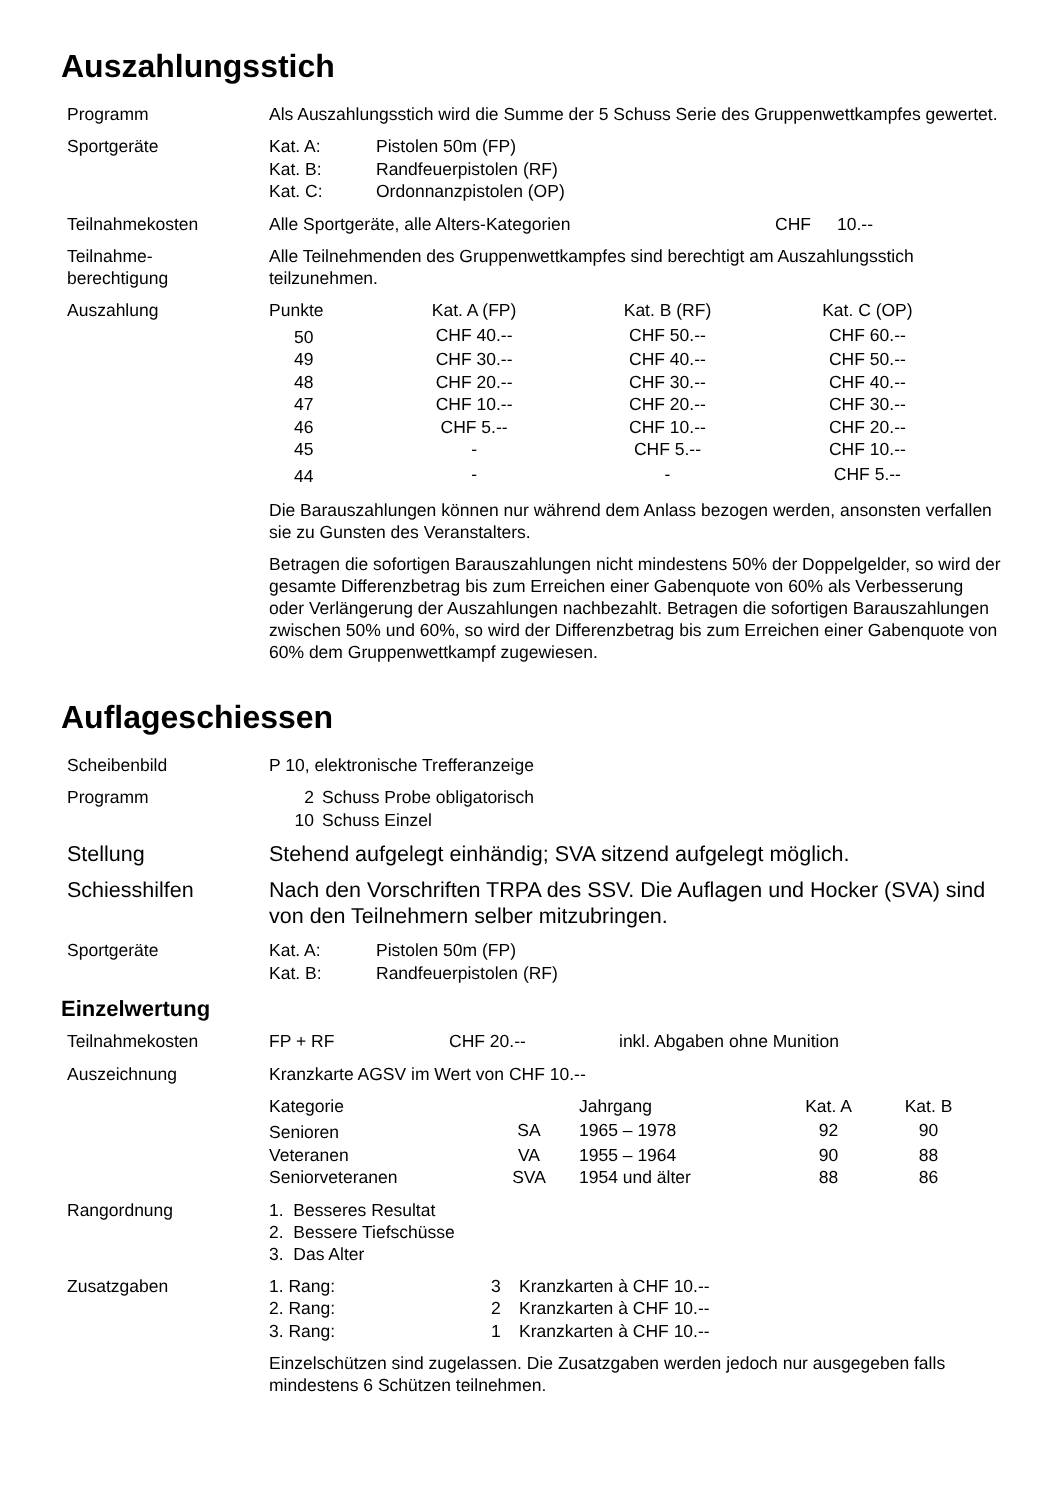Auszahlungsstich
Programm Als Auszahlungsstich wird die Summe der 5 Schuss Serie des Gruppenwettkampfes gewertet.
Sportgeräte
| Kat. A: | Pistolen 50m (FP) |
| Kat. B: | Randfeuerpistolen (RF) |
| Kat. C: | Ordonnanzpistolen (OP) |
Teilnahmekosten
| Alle Sportgeräte, alle Alters-Kategorien | CHF | 10.-- |
Teilnahme-
berechtigung
Alle Teilnehmenden des Gruppenwettkampfes sind berechtigt am Auszahlungsstich teilzunehmen.
Auszahlung
| Punkte | Kat. A (FP) | Kat. B (RF) | Kat. C (OP) |
| --- | --- | --- | --- |
| 50 | CHF 40.-- | CHF 50.-- | CHF 60.-- |
| 49 | CHF 30.-- | CHF 40.-- | CHF 50.-- |
| 48 | CHF 20.-- | CHF 30.-- | CHF 40.-- |
| 47 | CHF 10.-- | CHF 20.-- | CHF 30.-- |
| 46 | CHF 5.-- | CHF 10.-- | CHF 20.-- |
| 45 | - | CHF 5.-- | CHF 10.-- |
| 44 | - | - | CHF 5.-- |
Die Barauszahlungen können nur während dem Anlass bezogen werden, ansonsten verfallen sie zu Gunsten des Veranstalters.
Betragen die sofortigen Barauszahlungen nicht mindestens 50% der Doppelgelder, so wird der gesamte Differenzbetrag bis zum Erreichen einer Gabenquote von 60% als Verbesserung oder Verlängerung der Auszahlungen nachbezahlt. Betragen die sofortigen Barauszahlungen zwischen 50% und 60%, so wird der Differenzbetrag bis zum Erreichen einer Gabenquote von 60% dem Gruppenwettkampf zugewiesen.
Auflageschiessen
Scheibenbild P 10, elektronische Trefferanzeige
Programm
| 2 | Schuss Probe obligatorisch |
| 10 | Schuss Einzel |
Stellung Stehend aufgelegt einhändig; SVA sitzend aufgelegt möglich.
Schiesshilfen Nach den Vorschriften TRPA des SSV. Die Auflagen und Hocker (SVA) sind von den Teilnehmern selber mitzubringen.
Sportgeräte
| Kat. A: | Pistolen 50m (FP) |
| Kat. B: | Randfeuerpistolen (RF) |
Einzelwertung
Teilnahmekosten
| FP + RF | CHF 20.-- | inkl. Abgaben ohne Munition |
Auszeichnung Kranzkarte AGSV im Wert von CHF 10.--
| Kategorie | | Jahrgang | Kat. A | Kat. B |
| --- | --- | --- | --- | --- |
| Senioren | SA | 1965 – 1978 | 92 | 90 |
| Veteranen | VA | 1955 – 1964 | 90 | 88 |
| Seniorveteranen | SVA | 1954 und älter | 88 | 86 |
Rangordnung 1. Besseres Resultat
2. Bessere Tiefschüsse
3. Das Alter
Zusatzgaben
| 1. Rang: | 3 | Kranzkarten à CHF 10.-- |
| 2. Rang: | 2 | Kranzkarten à CHF 10.-- |
| 3. Rang: | 1 | Kranzkarten à CHF 10.-- |
Einzelschützen sind zugelassen. Die Zusatzgaben werden jedoch nur ausgegeben falls mindestens 6 Schützen teilnehmen.